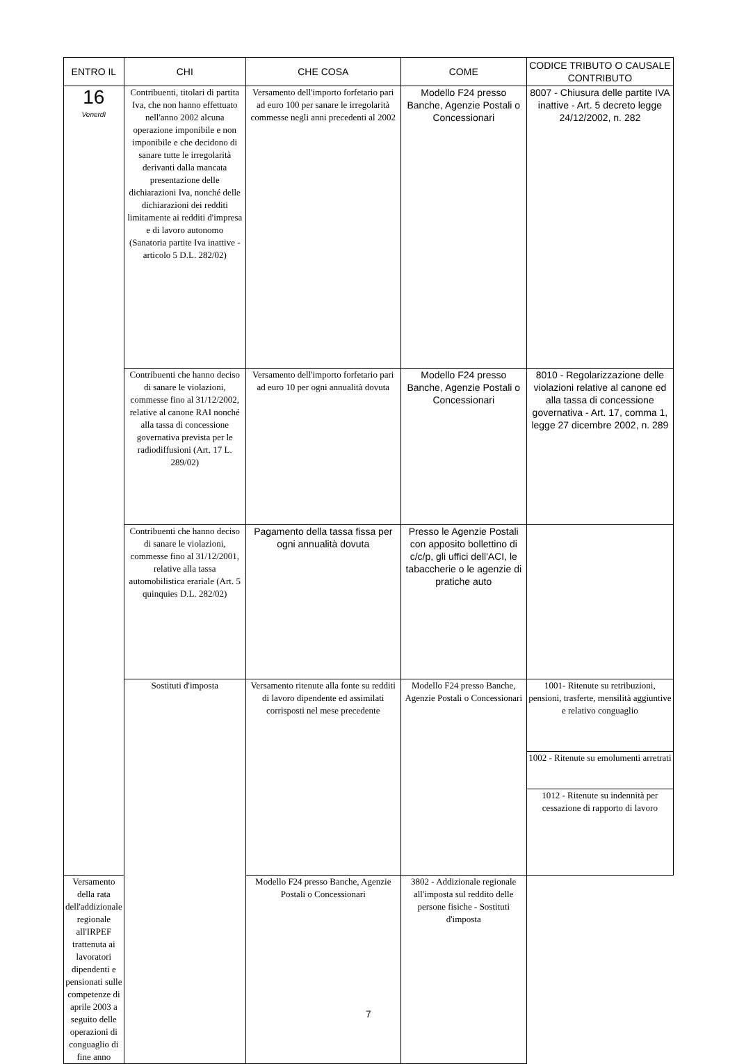| ENTRO IL | CHI | CHE COSA | COME | CODICE TRIBUTO O CAUSALE CONTRIBUTO |
| --- | --- | --- | --- | --- |
| 16 Venerdì | Contribuenti, titolari di partita Iva, che non hanno effettuato nell'anno 2002 alcuna operazione imponibile e non imponibile e che decidono di sanare tutte le irregolarità derivanti dalla mancata presentazione delle dichiarazioni Iva, nonché delle dichiarazioni dei redditi limitamente ai redditi d'impresa e di lavoro autonomo (Sanatoria partite Iva inattive - articolo 5 D.L. 282/02) | Versamento dell'importo forfetario pari ad euro 100 per sanare le irregolarità commesse negli anni precedenti al 2002 | Modello F24 presso Banche, Agenzie Postali o Concessionari | 8007 - Chiusura delle partite IVA inattive - Art. 5 decreto legge 24/12/2002, n. 282 |
| | Contribuenti che hanno deciso di sanare le violazioni, commesse fino al 31/12/2002, relative al canone RAI nonché alla tassa di concessione governativa prevista per le radiodiffusioni (Art. 17 L. 289/02) | Versamento dell'importo forfetario pari ad euro 10 per ogni annualità dovuta | Modello F24 presso Banche, Agenzie Postali o Concessionari | 8010 - Regolarizzazione delle violazioni relative al canone ed alla tassa di concessione governativa - Art. 17, comma 1, legge 27 dicembre 2002, n. 289 |
| | Contribuenti che hanno deciso di sanare le violazioni, commesse fino al 31/12/2001, relative alla tassa automobilistica erariale (Art. 5 quinquies D.L. 282/02) | Pagamento della tassa fissa per ogni annualità dovuta | Presso le Agenzie Postali con apposito bollettino di c/c/p, gli uffici dell'ACI, le tabaccherie o le agenzie di pratiche auto | |
| | Sostituti d'imposta | Versamento ritenute alla fonte su redditi di lavoro dipendente ed assimilati corrisposti nel mese precedente | Modello F24 presso Banche, Agenzie Postali o Concessionari | 1001- Ritenute su retribuzioni, pensioni, trasferte, mensilità aggiuntive e relativo conguaglio |
| | | | | 1002 - Ritenute su emolumenti arretrati |
| | | | | 1012 - Ritenute su indennità per cessazione di rapporto di lavoro |
| Versamento della rata dell'addizionale regionale all'IRPEF trattenuta ai lavoratori dipendenti e pensionati sulle competenze di aprile 2003 a seguito delle operazioni di conguaglio di fine anno | | Modello F24 presso Banche, Agenzie Postali o Concessionari | 3802 - Addizionale regionale all'imposta sul reddito delle persone fisiche - Sostituti d'imposta | |
7